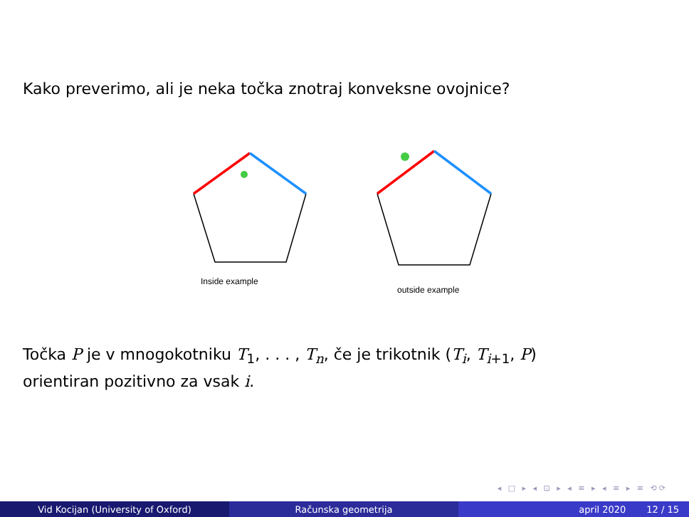Kako preverimo, ali je neka točka znotraj konveksne ovojnice?
Inside example
outside example
Točka P je v mnogokotniku T<sub>1</sub>, . . . , T<sub>n</sub>, če je trikotnik (T<sub>i</sub>, T<sub>i+1</sub>, P)
orientiran pozitivno za vsak i.
◂ □ ▸ ◂ ⊡ ▸ ◂ ≡ ▸ ◂ ≡ ▸ ≡ ⟲⟳
Vid Kocijan (University of Oxford) Računska geometrija april 2020 12 / 15